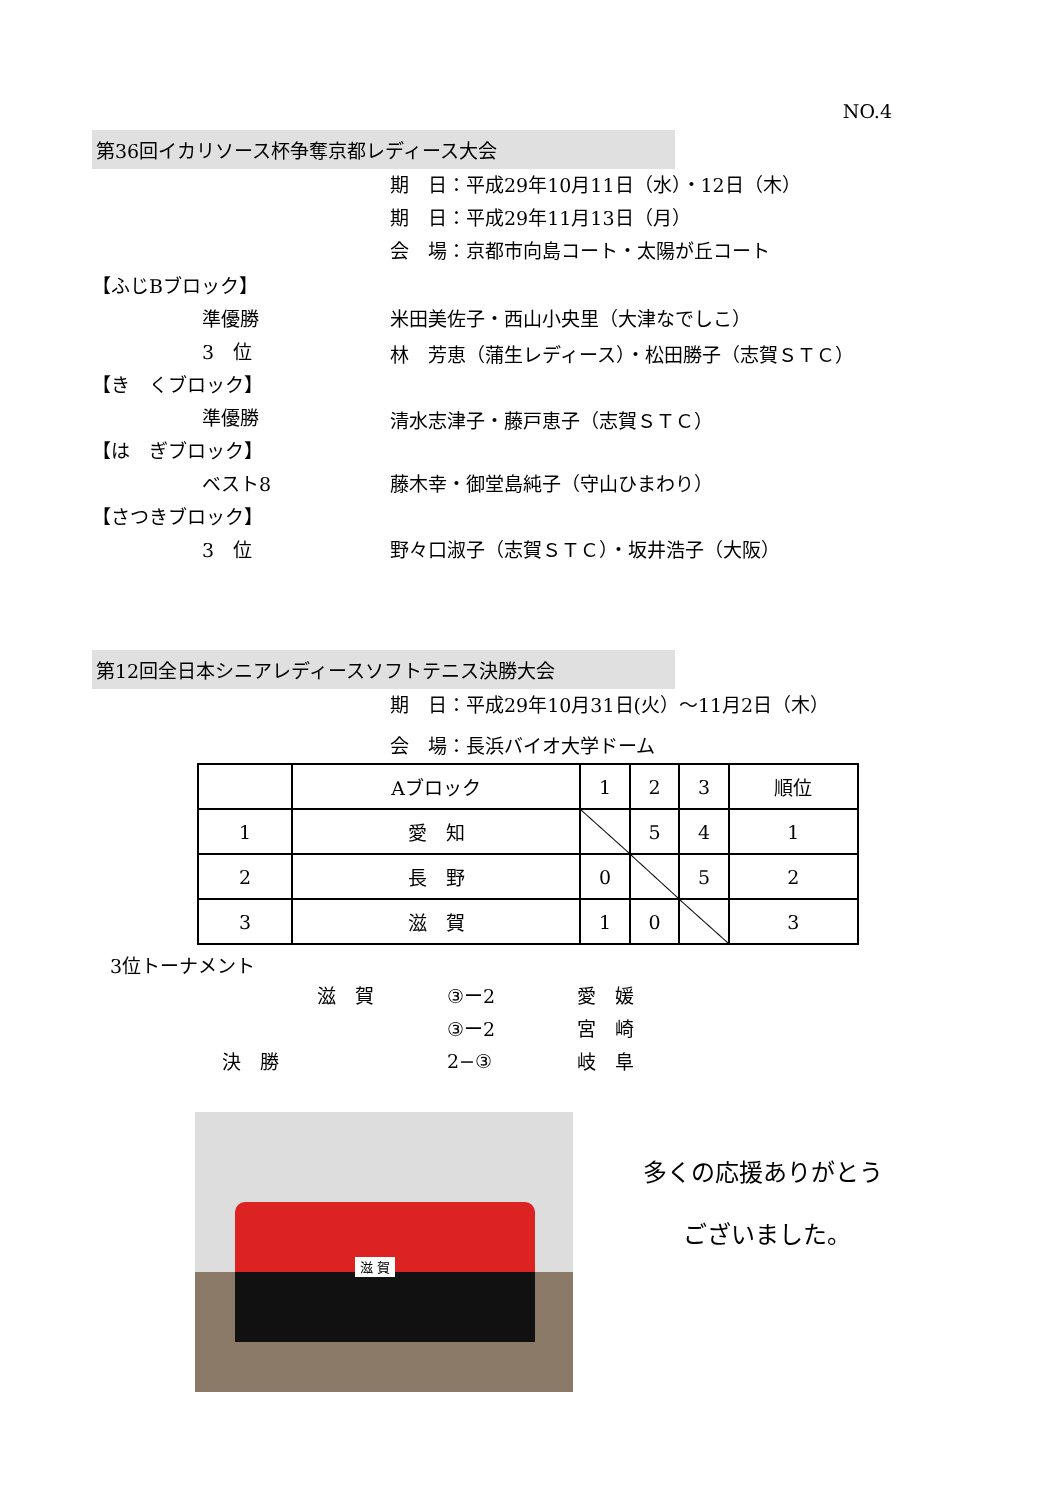NO.4
第36回イカリソース杯争奪京都レディース大会
期　日：平成29年10月11日（水）・12日（木）
期　日：平成29年11月13日（月）
会　場：京都市向島コート・太陽が丘コート
【ふじBブロック】
準優勝 米田美佐子・西山小央里（大津なでしこ）
3　位 林　芳恵（蒲生レディース）・松田勝子（志賀ＳＴＣ）
【き　くブロック】
準優勝 清水志津子・藤戸恵子（志賀ＳＴＣ）
【は　ぎブロック】
ベスト8 藤木幸・御堂島純子（守山ひまわり）
【さつきブロック】
3　位 野々口淑子（志賀ＳＴＣ）・坂井浩子（大阪）
第12回全日本シニアレディースソフトテニス決勝大会
期　日：平成29年10月31日(火）～11月2日（木）
会　場：長浜バイオ大学ドーム
| | Aブロック | 1 | 2 | 3 | 順位 |
| 1 | 愛 知 | | 5 | 4 | 1 |
| 2 | 長 野 | 0 | | 5 | 2 |
| 3 | 滋 賀 | 1 | 0 | | 3 |
3位トーナメント
滋　賀 ③ー2 愛　媛
③ー2 宮　崎
決　勝 2−③ 岐　阜
滋 賀
多くの応援ありがとう
ございました。